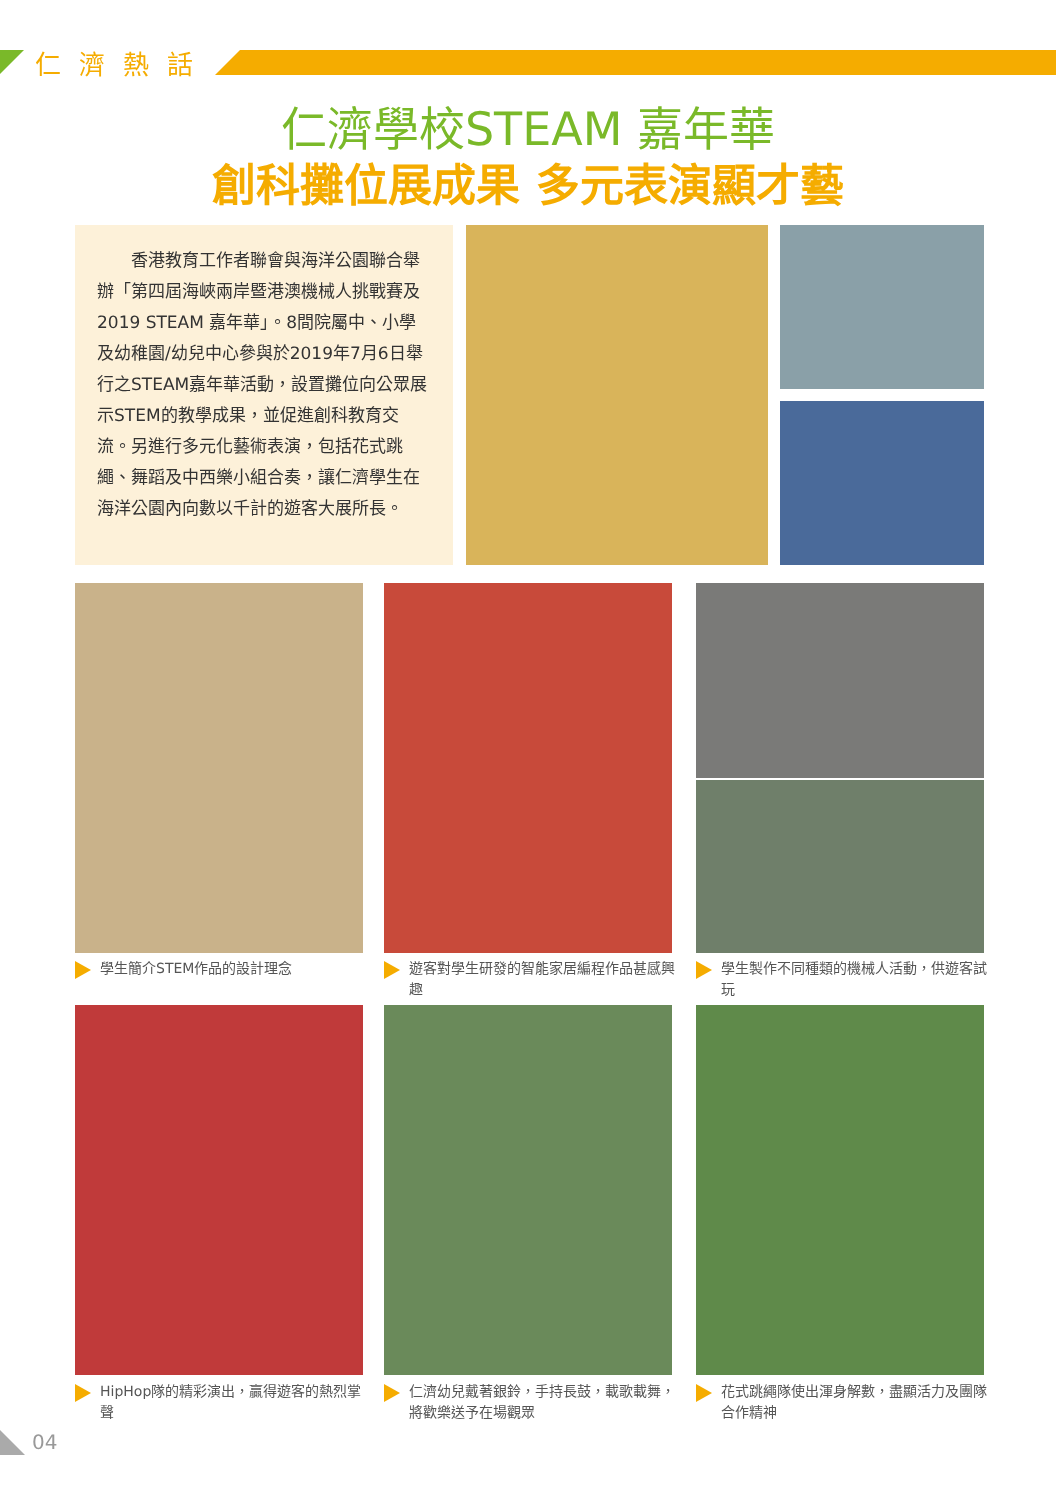仁濟熱話
仁濟學校STEAM 嘉年華
創科攤位展成果 多元表演顯才藝
　　香港教育工作者聯會與海洋公園聯合舉辦「第四屆海峽兩岸暨港澳機械人挑戰賽及2019 STEAM 嘉年華」。8間院屬中、小學及幼稚園/幼兒中心參與於2019年7月6日舉行之STEAM嘉年華活動，設置攤位向公眾展示STEM的教學成果，並促進創科教育交流。另進行多元化藝術表演，包括花式跳繩、舞蹈及中西樂小組合奏，讓仁濟學生在海洋公園內向數以千計的遊客大展所長。
學生簡介STEM作品的設計理念
遊客對學生研發的智能家居編程作品甚感興趣
學生製作不同種類的機械人活動，供遊客試玩
HipHop隊的精彩演出，贏得遊客的熱烈掌聲
仁濟幼兒戴著銀鈴，手持長鼓，載歌載舞，將歡樂送予在場觀眾
花式跳繩隊使出渾身解數，盡顯活力及團隊合作精神
04